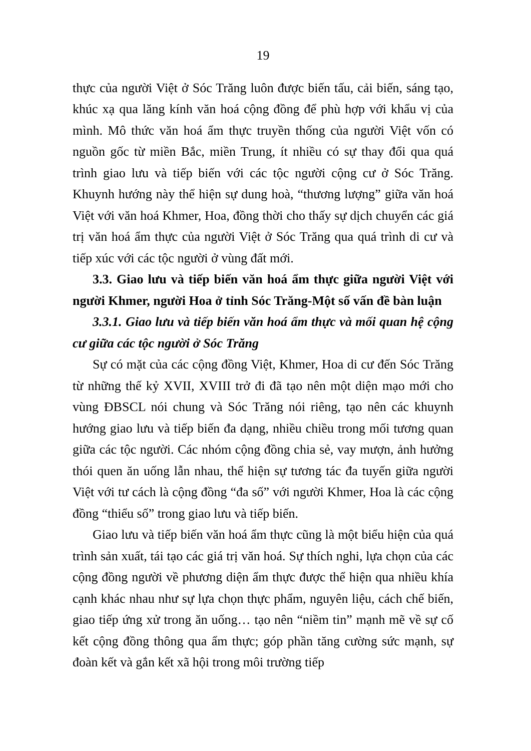19
thực của người Việt ở Sóc Trăng luôn được biến tấu, cải biến, sáng tạo, khúc xạ qua lăng kính văn hoá cộng đồng để phù hợp với khẩu vị của mình. Mô thức văn hoá ẩm thực truyền thống của người Việt vốn có nguồn gốc từ miền Bắc, miền Trung, ít nhiều có sự thay đổi qua quá trình giao lưu và tiếp biến với các tộc người cộng cư ở Sóc Trăng. Khuynh hướng này thể hiện sự dung hoà, “thương lượng” giữa văn hoá Việt với văn hoá Khmer, Hoa, đồng thời cho thấy sự dịch chuyển các giá trị văn hoá ẩm thực của người Việt ở Sóc Trăng qua quá trình di cư và tiếp xúc với các tộc người ở vùng đất mới.
3.3. Giao lưu và tiếp biến văn hoá ẩm thực giữa người Việt với người Khmer, người Hoa ở tỉnh Sóc Trăng-Một số vấn đề bàn luận
3.3.1. Giao lưu và tiếp biến văn hoá ẩm thực và mối quan hệ cộng cư giữa các tộc người ở Sóc Trăng
Sự có mặt của các cộng đồng Việt, Khmer, Hoa di cư đến Sóc Trăng từ những thế kỷ XVII, XVIII trở đi đã tạo nên một diện mạo mới cho vùng ĐBSCL nói chung và Sóc Trăng nói riêng, tạo nên các khuynh hướng giao lưu và tiếp biến đa dạng, nhiều chiều trong mối tương quan giữa các tộc người. Các nhóm cộng đồng chia sẻ, vay mượn, ảnh hưởng thói quen ăn uống lẫn nhau, thể hiện sự tương tác đa tuyến giữa người Việt với tư cách là cộng đồng “đa số” với người Khmer, Hoa là các cộng đồng “thiểu số” trong giao lưu và tiếp biến.
Giao lưu và tiếp biến văn hoá ẩm thực cũng là một biểu hiện của quá trình sản xuất, tái tạo các giá trị văn hoá. Sự thích nghi, lựa chọn của các cộng đồng người về phương diện ẩm thực được thể hiện qua nhiều khía cạnh khác nhau như sự lựa chọn thực phẩm, nguyên liệu, cách chế biến, giao tiếp ứng xử trong ăn uống… tạo nên “niềm tin” mạnh mẽ về sự cố kết cộng đồng thông qua ẩm thực; góp phần tăng cường sức mạnh, sự đoàn kết và gắn kết xã hội trong môi trường tiếp